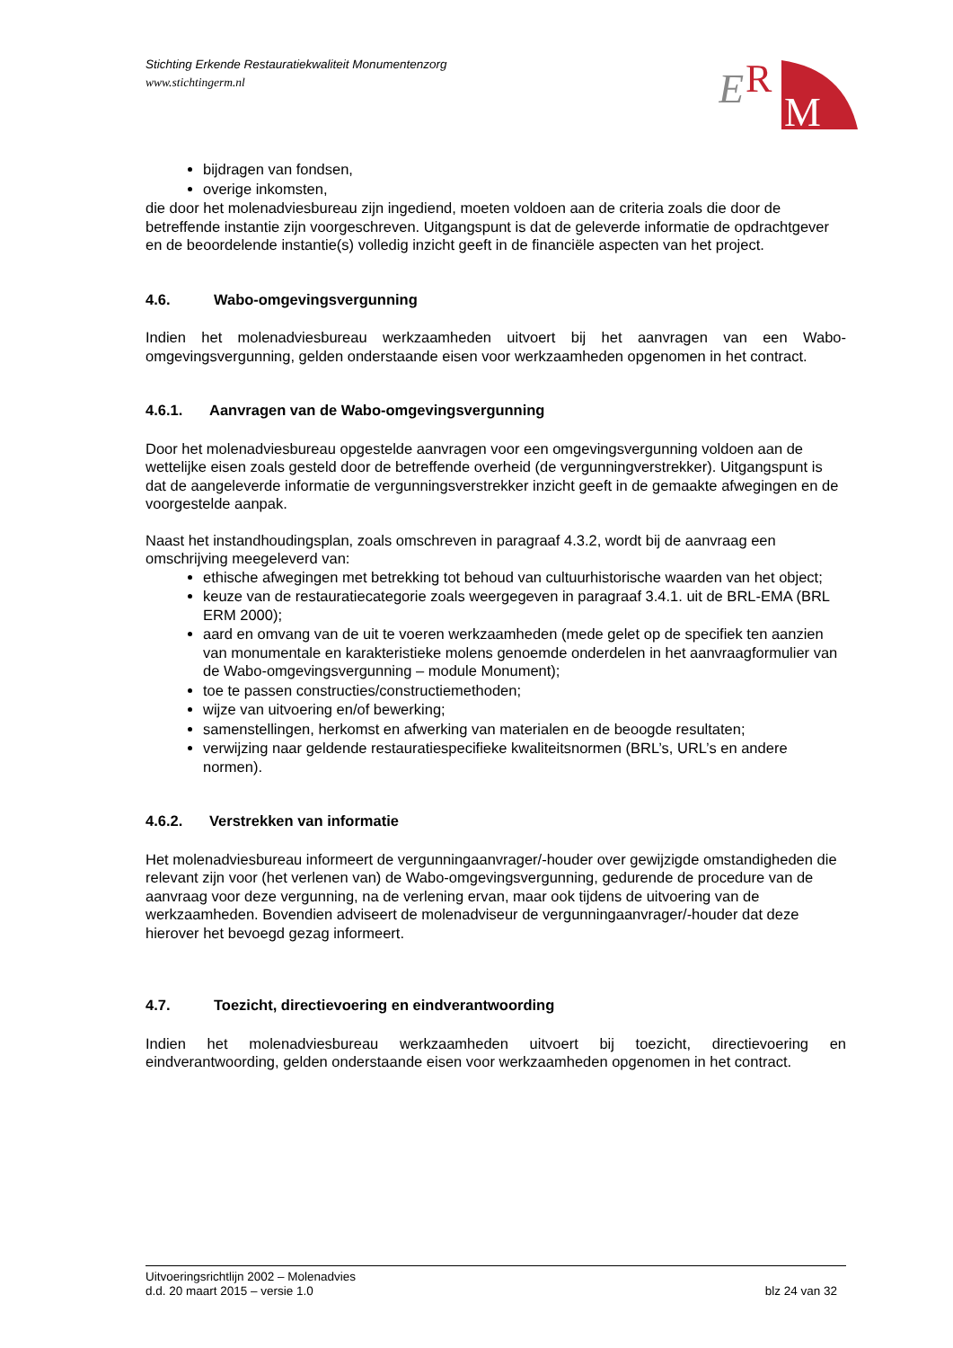Stichting Erkende Restauratiekwaliteit Monumentenzorg
www.stichtingerm.nl
E
R
M
bijdragen van fondsen,
overige inkomsten,
die door het molenadviesbureau zijn ingediend, moeten voldoen aan de criteria zoals die door de betreffende instantie zijn voorgeschreven. Uitgangspunt is dat de geleverde informatie de opdrachtgever en de beoordelende instantie(s) volledig inzicht geeft in de financiële aspecten van het project.
4.6. Wabo-omgevingsvergunning
Indien het molenadviesbureau werkzaamheden uitvoert bij het aanvragen van een Wabo-omgevingsvergunning, gelden onderstaande eisen voor werkzaamheden opgenomen in het contract.
4.6.1. Aanvragen van de Wabo-omgevingsvergunning
Door het molenadviesbureau opgestelde aanvragen voor een omgevingsvergunning voldoen aan de wettelijke eisen zoals gesteld door de betreffende overheid (de vergunningverstrekker). Uitgangspunt is dat de aangeleverde informatie de vergunningsverstrekker inzicht geeft in de gemaakte afwegingen en de voorgestelde aanpak.
Naast het instandhoudingsplan, zoals omschreven in paragraaf 4.3.2, wordt bij de aanvraag een omschrijving meegeleverd van:
ethische afwegingen met betrekking tot behoud van cultuurhistorische waarden van het object;
keuze van de restauratiecategorie zoals weergegeven in paragraaf 3.4.1. uit de BRL-EMA (BRL ERM 2000);
aard en omvang van de uit te voeren werkzaamheden (mede gelet op de specifiek ten aanzien van monumentale en karakteristieke molens genoemde onderdelen in het aanvraagformulier van de Wabo-omgevingsvergunning – module Monument);
toe te passen constructies/constructiemethoden;
wijze van uitvoering en/of bewerking;
samenstellingen, herkomst en afwerking van materialen en de beoogde resultaten;
verwijzing naar geldende restauratiespecifieke kwaliteitsnormen (BRL’s, URL’s en andere normen).
4.6.2. Verstrekken van informatie
Het molenadviesbureau informeert de vergunningaanvrager/-houder over gewijzigde omstandigheden die relevant zijn voor (het verlenen van) de Wabo-omgevingsvergunning, gedurende de procedure van de aanvraag voor deze vergunning, na de verlening ervan, maar ook tijdens de uitvoering van de werkzaamheden. Bovendien adviseert de molenadviseur de vergunningaanvrager/-houder dat deze hierover het bevoegd gezag informeert.
4.7. Toezicht, directievoering en eindverantwoording
Indien het molenadviesbureau werkzaamheden uitvoert bij toezicht, directievoering en eindverantwoording, gelden onderstaande eisen voor werkzaamheden opgenomen in het contract.
Uitvoeringsrichtlijn 2002 – Molenadvies
d.d. 20 maart 2015 – versie 1.0 blz 24 van 32